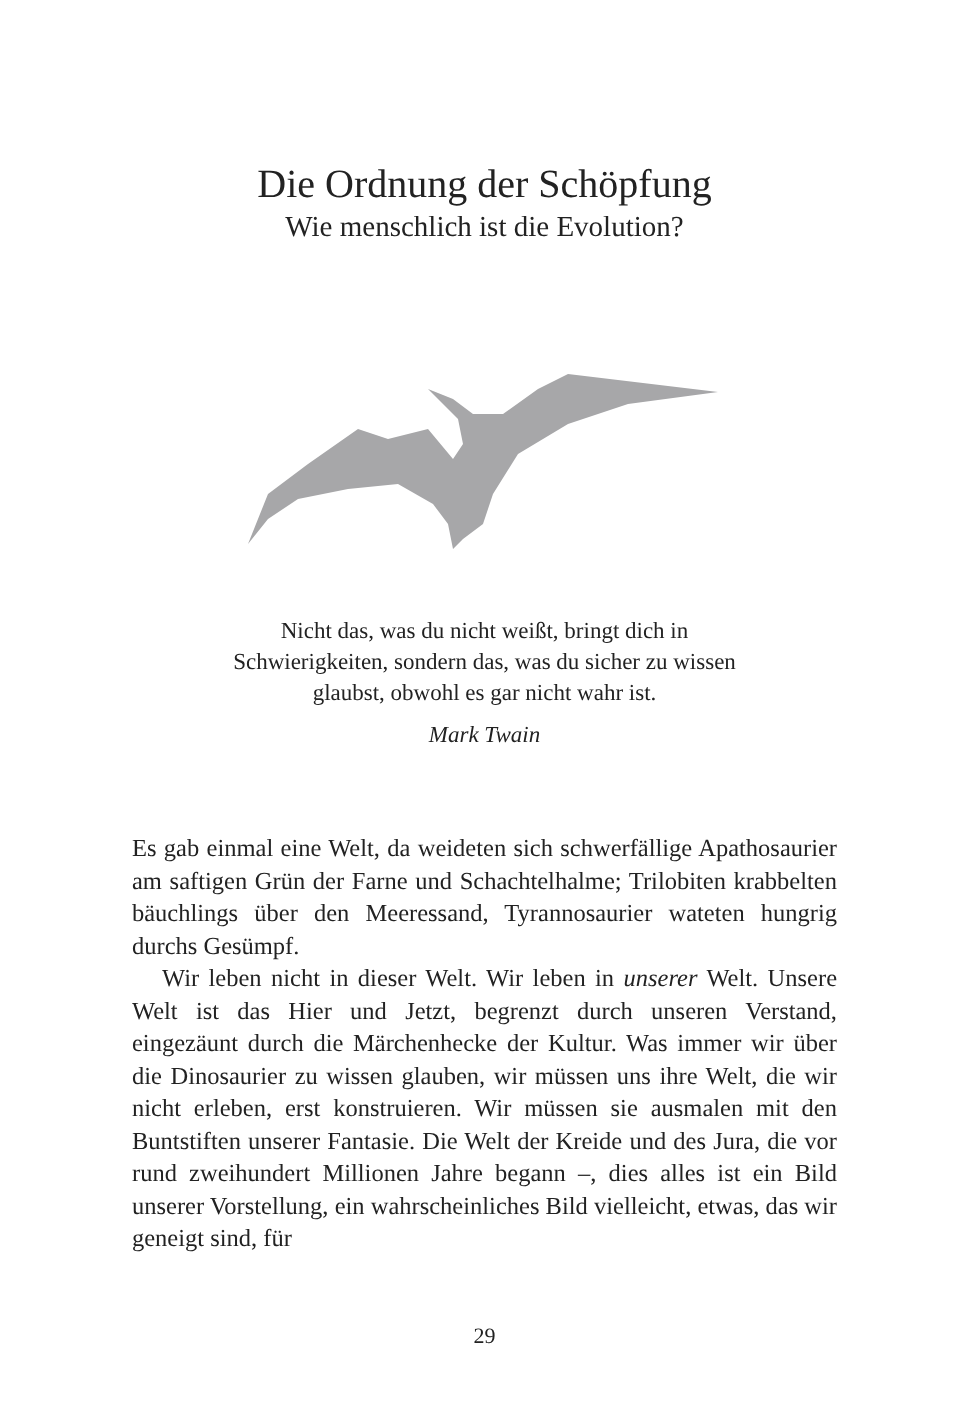Die Ordnung der Schöpfung
Wie menschlich ist die Evolution?
Nicht das, was du nicht weißt, bringt dich in Schwierigkeiten, sondern das, was du sicher zu wissen glaubst, obwohl es gar nicht wahr ist.
Mark Twain
Es gab einmal eine Welt, da weideten sich schwerfällige Apatho­saurier am saftigen Grün der Farne und Schachtelhalme; Trilobi­ten krabbelten bäuchlings über den Meeressand, Tyrannosaurier wateten hungrig durchs Gesümpf.
Wir leben nicht in dieser Welt. Wir leben in unserer Welt. Un­sere Welt ist das Hier und Jetzt, begrenzt durch unseren Ver­stand, eingezäunt durch die Märchenhecke der Kultur. Was im­mer wir über die Dinosaurier zu wissen glauben, wir müssen uns ihre Welt, die wir nicht erleben, erst konstruieren. Wir müs­sen sie ausmalen mit den Buntstiften unserer Fantasie. Die Welt der Kreide und des Jura, die vor rund zweihundert Millionen Jahre begann –, dies alles ist ein Bild unserer Vorstellung, ein wahrscheinliches Bild vielleicht, etwas, das wir geneigt sind, für
29